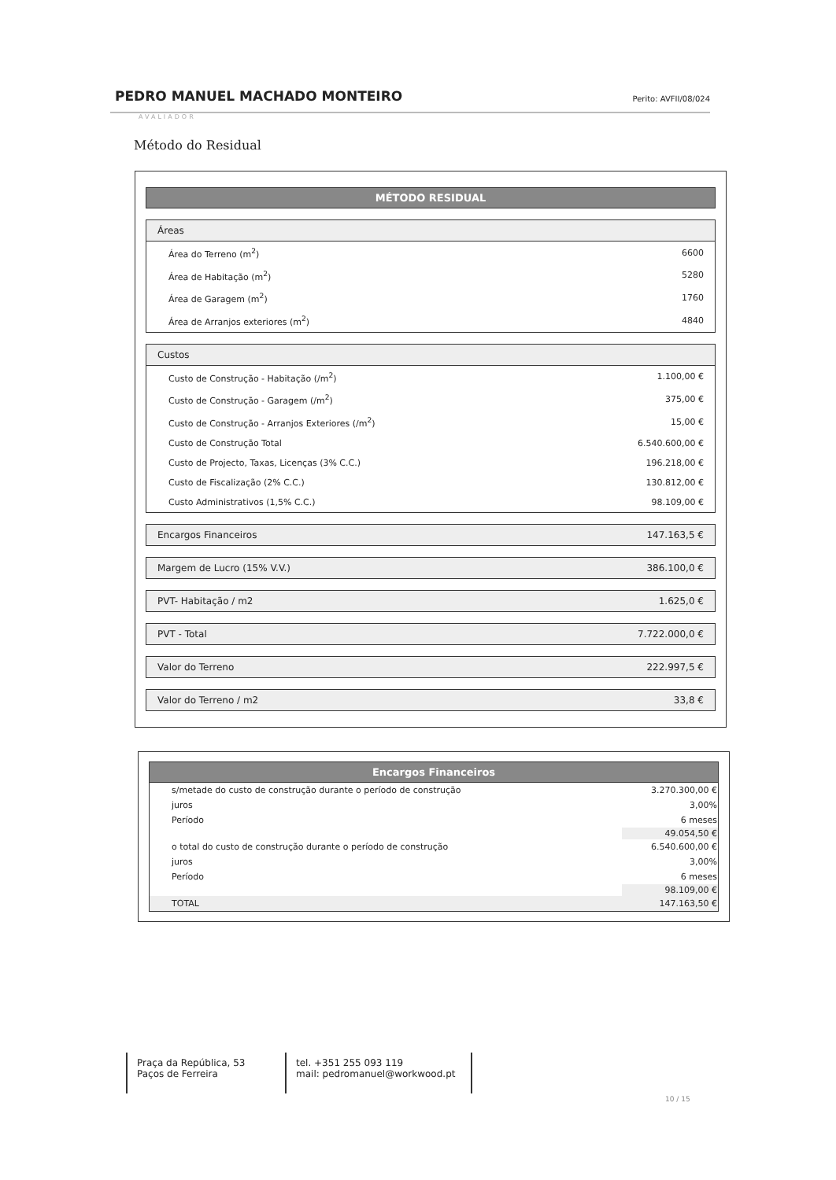PEDRO MANUEL MACHADO MONTEIRO Perito: AVFII/08/024
AVALIADOR
Método do Residual
MÉTODO RESIDUAL
Áreas
| Área do Terreno (m<sup>2</sup>) | 6600 |
| Área de Habitação (m<sup>2</sup>) | 5280 |
| Área de Garagem (m<sup>2</sup>) | 1760 |
| Área de Arranjos exteriores (m<sup>2</sup>) | 4840 |
Custos
| Custo de Construção - Habitação (/m<sup>2</sup>) | 1.100,00 € |
| Custo de Construção - Garagem (/m<sup>2</sup>) | 375,00 € |
| Custo de Construção - Arranjos Exteriores (/m<sup>2</sup>) | 15,00 € |
| Custo de Construção Total | 6.540.600,00 € |
| Custo de Projecto, Taxas, Licenças (3% C.C.) | 196.218,00 € |
| Custo de Fiscalização (2% C.C.) | 130.812,00 € |
| Custo Administrativos (1,5% C.C.) | 98.109,00 € |
Encargos Financeiros 147.163,5 €
Margem de Lucro (15% V.V.) 386.100,0 €
PVT- Habitação / m2 1.625,0 €
PVT - Total 7.722.000,0 €
Valor do Terreno 222.997,5 €
Valor do Terreno / m2 33,8 €
Encargos Financeiros
| s/metade do custo de construção durante o período de construção | 3.270.300,00 € |
| juros | 3,00% |
| Período | 6 meses |
| | 49.054,50 € |
| o total do custo de construção durante o período de construção | 6.540.600,00 € |
| juros | 3,00% |
| Período | 6 meses |
| | 98.109,00 € |
| TOTAL | 147.163,50 € |
Praça da República, 53
Paços de Ferreira
tel. +351 255 093 119
mail: pedromanuel@workwood.pt
10 / 15